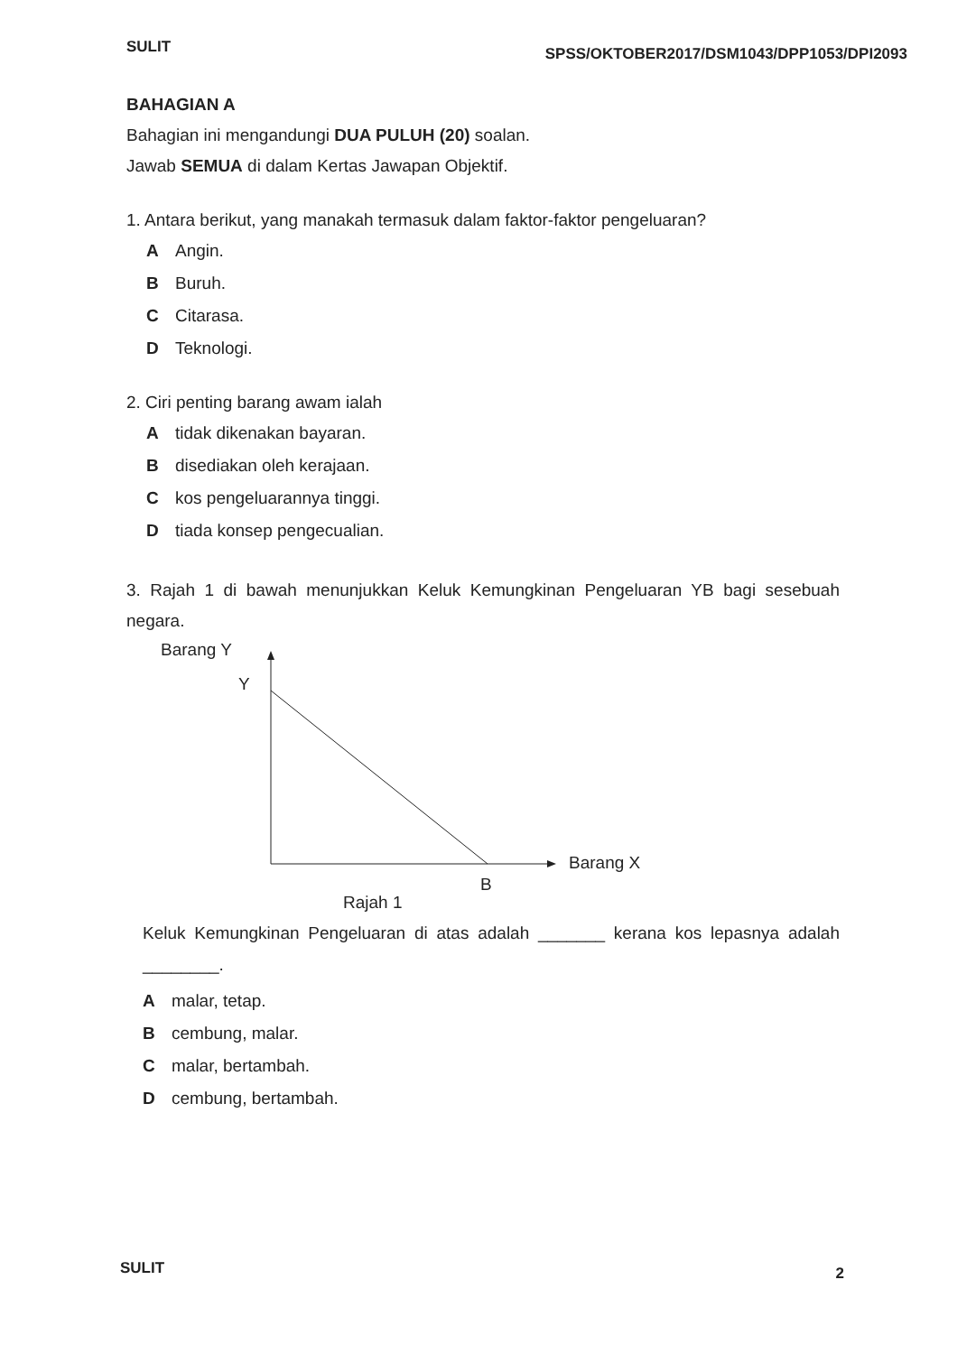SULIT SPSS/OKTOBER2017/DSM1043/DPP1053/DPI2093
BAHAGIAN A
Bahagian ini mengandungi DUA PULUH (20) soalan.
Jawab SEMUA di dalam Kertas Jawapan Objektif.
1. Antara berikut, yang manakah termasuk dalam faktor-faktor pengeluaran?
A Angin.
B Buruh.
C Citarasa.
D Teknologi.
2. Ciri penting barang awam ialah
Atidak dikenakan bayaran.
Bdisediakan oleh kerajaan.
Ckos pengeluarannya tinggi.
Dtiada konsep pengecualian.
3. Rajah 1 di bawah menunjukkan Keluk Kemungkinan Pengeluaran YB bagi sesebuah negara.
Barang Y
Y
Barang X
B
Rajah 1
Keluk Kemungkinan Pengeluaran di atas adalah _______ kerana kos lepasnya adalah ________.
Amalar, tetap.
Bcembung, malar.
Cmalar, bertambah.
Dcembung, bertambah.
SULIT 2